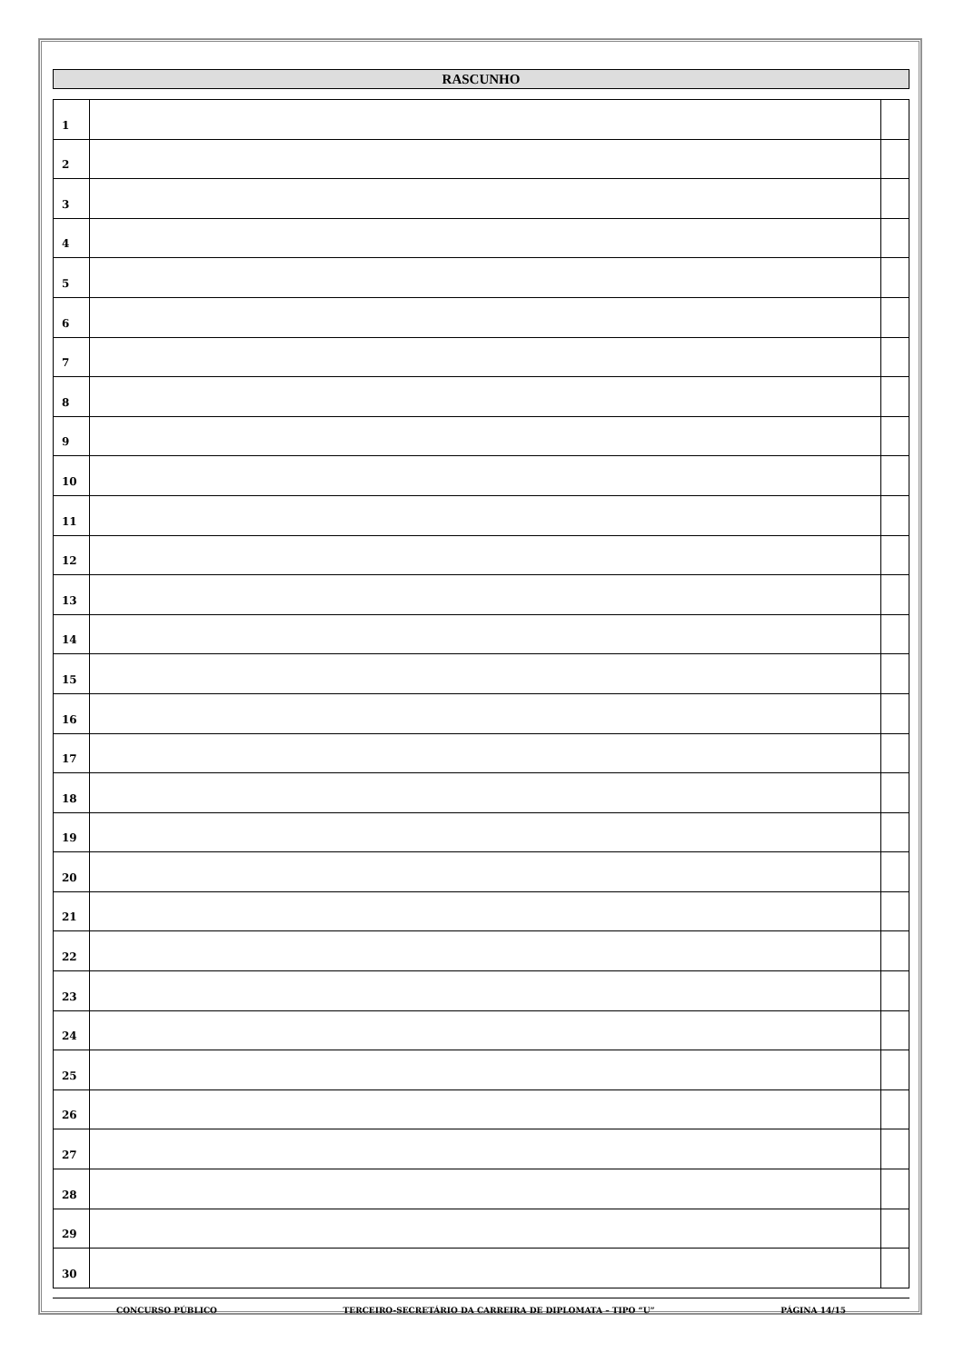RASCUNHO
| 1 | | |
| 2 | | |
| 3 | | |
| 4 | | |
| 5 | | |
| 6 | | |
| 7 | | |
| 8 | | |
| 9 | | |
| 10 | | |
| 11 | | |
| 12 | | |
| 13 | | |
| 14 | | |
| 15 | | |
| 16 | | |
| 17 | | |
| 18 | | |
| 19 | | |
| 20 | | |
| 21 | | |
| 22 | | |
| 23 | | |
| 24 | | |
| 25 | | |
| 26 | | |
| 27 | | |
| 28 | | |
| 29 | | |
| 30 | | |
CONCURSO PÚBLICO TERCEIRO-SECRETÁRIO DA CARREIRA DE DIPLOMATA – TIPO “U” PÁGINA 14/15